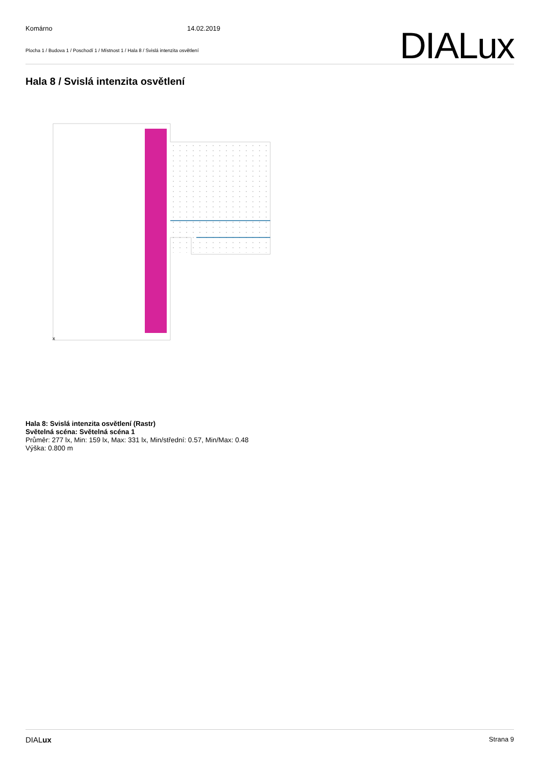Komárno 14.02.2019
Plocha 1 / Budova 1 / Poschodí 1 / Místnost 1 / Hala 8 / Svislá intenzita osvětlení
DIALux
Hala 8 / Svislá intenzita osvětlení
x
Hala 8: Svislá intenzita osvětlení (Rastr)
Světelná scéna: Světelná scéna 1
Průměr: 277 lx, Min: 159 lx, Max: 331 lx, Min/střední: 0.57, Min/Max: 0.48
Výška: 0.800 m
DIALux Strana 9